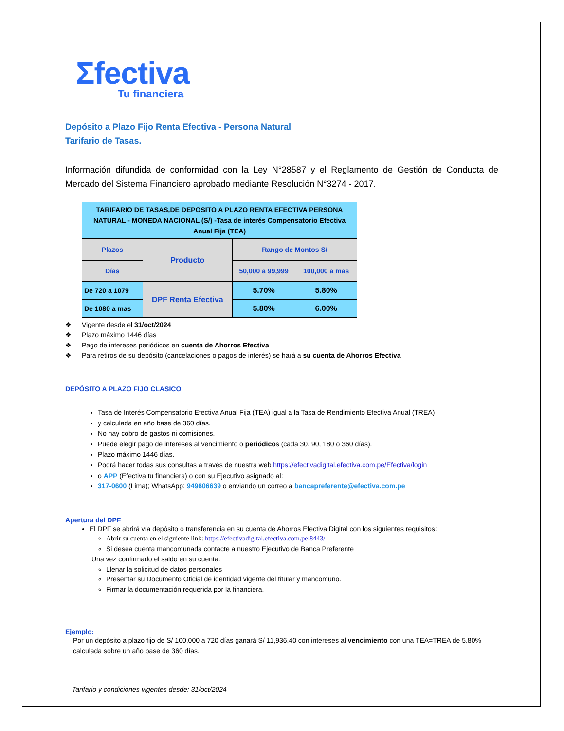Σfectiva
Tu financiera
Depósito a Plazo Fijo Renta Efectiva - Persona Natural
Tarifario de Tasas.
Información difundida de conformidad con la Ley N°28587 y el Reglamento de Gestión de Conducta de Mercado del Sistema Financiero aprobado mediante Resolución N°3274 - 2017.
| TARIFARIO DE TASAS,DE DEPOSITO A PLAZO RENTA EFECTIVA PERSONA NATURAL - MONEDA NACIONAL (S/) -Tasa de interés Compensatorio Efectiva Anual Fija (TEA) | | | |
| Plazos | Producto | Rango de Montos S/ | |
| Días | | 50,000 a 99,999 | 100,000 a mas |
| De 720 a 1079 | DPF Renta Efectiva | 5.70% | 5.80% |
| De 1080 a mas | | 5.80% | 6.00% |
❖ Vigente desde el 31/oct/2024
❖ Plazo máximo 1446 días
❖ Pago de intereses periódicos en cuenta de Ahorros Efectiva
❖ Para retiros de su depósito (cancelaciones o pagos de interés) se hará a su cuenta de Ahorros Efectiva
DEPÓSITO A PLAZO FIJO CLASICO
Tasa de Interés Compensatorio Efectiva Anual Fija (TEA) igual a la Tasa de Rendimiento Efectiva Anual (TREA)
y calculada en año base de 360 días.
No hay cobro de gastos ni comisiones.
Puede elegir pago de intereses al vencimiento o periódicos (cada 30, 90, 180 o 360 días).
Plazo máximo 1446 días.
Podrá hacer todas sus consultas a través de nuestra web https://efectivadigital.efectiva.com.pe/Efectiva/login
o APP (Efectiva tu financiera) o con su Ejecutivo asignado al:
317-0600 (Lima); WhatsApp: 949606639 o enviando un correo a bancapreferente@efectiva.com.pe
Apertura del DPF
El DPF se abrirá vía depósito o transferencia en su cuenta de Ahorros Efectiva Digital con los siguientes requisitos:
Abrir su cuenta en el siguiente link: https://efectivadigital.efectiva.com.pe:8443/
Si desea cuenta mancomunada contacte a nuestro Ejecutivo de Banca Preferente
Una vez confirmado el saldo en su cuenta:
Llenar la solicitud de datos personales
Presentar su Documento Oficial de identidad vigente del titular y mancomuno.
Firmar la documentación requerida por la financiera.
Ejemplo:
Por un depósito a plazo fijo de S/ 100,000 a 720 días ganará S/ 11,936.40 con intereses al vencimiento con una TEA=TREA de 5.80% calculada sobre un año base de 360 días.
Tarifario y condiciones vigentes desde: 31/oct/2024